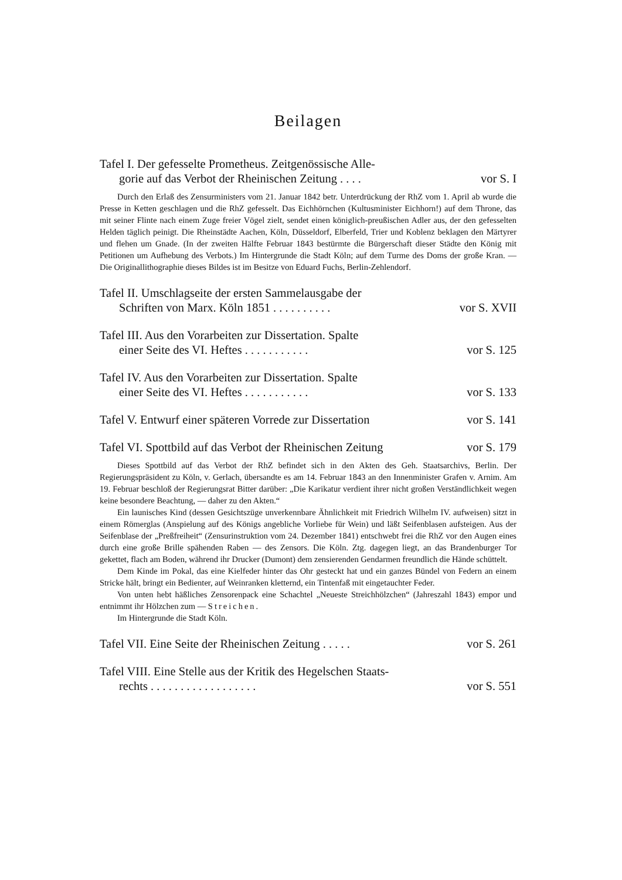Beilagen
Tafel I. Der gefesselte Prometheus. Zeitgenössische Alle-
gorie auf das Verbot der Rheinischen Zeitung . . . . vor S. I
Durch den Erlaß des Zensurministers vom 21. Januar 1842 betr. Unterdrückung der RhZ vom 1. April ab wurde die Presse in Ketten geschlagen und die RhZ gefesselt. Das Eichhörnchen (Kultusminister Eichhorn!) auf dem Throne, das mit seiner Flinte nach einem Zuge freier Vögel zielt, sendet einen königlich-preußischen Adler aus, der den gefesselten Helden täglich peinigt. Die Rheinstädte Aachen, Köln, Düsseldorf, Elberfeld, Trier und Koblenz beklagen den Märtyrer und flehen um Gnade. (In der zweiten Hälfte Februar 1843 bestürmte die Bürgerschaft dieser Städte den König mit Petitionen um Aufhebung des Verbots.) Im Hintergrunde die Stadt Köln; auf dem Turme des Doms der große Kran. — Die Originallithographie dieses Bildes ist im Besitze von Eduard Fuchs, Berlin-Zehlendorf.
Tafel II. Umschlagseite der ersten Sammelausgabe der
Schriften von Marx. Köln 1851 . . . . . . . . . . vor S. XVII
Tafel III. Aus den Vorarbeiten zur Dissertation. Spalte
einer Seite des VI. Heftes . . . . . . . . . . . vor S. 125
Tafel IV. Aus den Vorarbeiten zur Dissertation. Spalte
einer Seite des VI. Heftes . . . . . . . . . . . vor S. 133
Tafel V. Entwurf einer späteren Vorrede zur Dissertation vor S. 141
Tafel VI. Spottbild auf das Verbot der Rheinischen Zeitung vor S. 179
Dieses Spottbild auf das Verbot der RhZ befindet sich in den Akten des Geh. Staatsarchivs, Berlin. Der Regierungspräsident zu Köln, v. Gerlach, übersandte es am 14. Februar 1843 an den Innenminister Grafen v. Arnim. Am 19. Februar beschloß der Regierungsrat Bitter darüber: „Die Karikatur verdient ihrer nicht großen Verständlichkeit wegen keine besondere Beachtung, — daher zu den Akten.“
Ein launisches Kind (dessen Gesichtszüge unverkennbare Ähnlichkeit mit Friedrich Wilhelm IV. aufweisen) sitzt in einem Römerglas (Anspielung auf des Königs angebliche Vorliebe für Wein) und läßt Seifenblasen aufsteigen. Aus der Seifenblase der „Preßfreiheit“ (Zensurinstruktion vom 24. Dezember 1841) entschwebt frei die RhZ vor den Augen eines durch eine große Brille spähenden Raben — des Zensors. Die Köln. Ztg. dagegen liegt, an das Brandenburger Tor gekettet, flach am Boden, während ihr Drucker (Dumont) dem zensierenden Gendarmen freundlich die Hände schüttelt.
Dem Kinde im Pokal, das eine Kielfeder hinter das Ohr gesteckt hat und ein ganzes Bündel von Federn an einem Stricke hält, bringt ein Bedienter, auf Weinranken kletternd, ein Tintenfaß mit eingetauchter Feder.
Von unten hebt häßliches Zensorenpack eine Schachtel „Neueste Streichhölzchen“ (Jahreszahl 1843) empor und entnimmt ihr Hölzchen zum — Streichen.
Im Hintergrunde die Stadt Köln.
Tafel VII. Eine Seite der Rheinischen Zeitung . . . . . vor S. 261
Tafel VIII. Eine Stelle aus der Kritik des Hegelschen Staats-
rechts . . . . . . . . . . . . . . . . . . vor S. 551